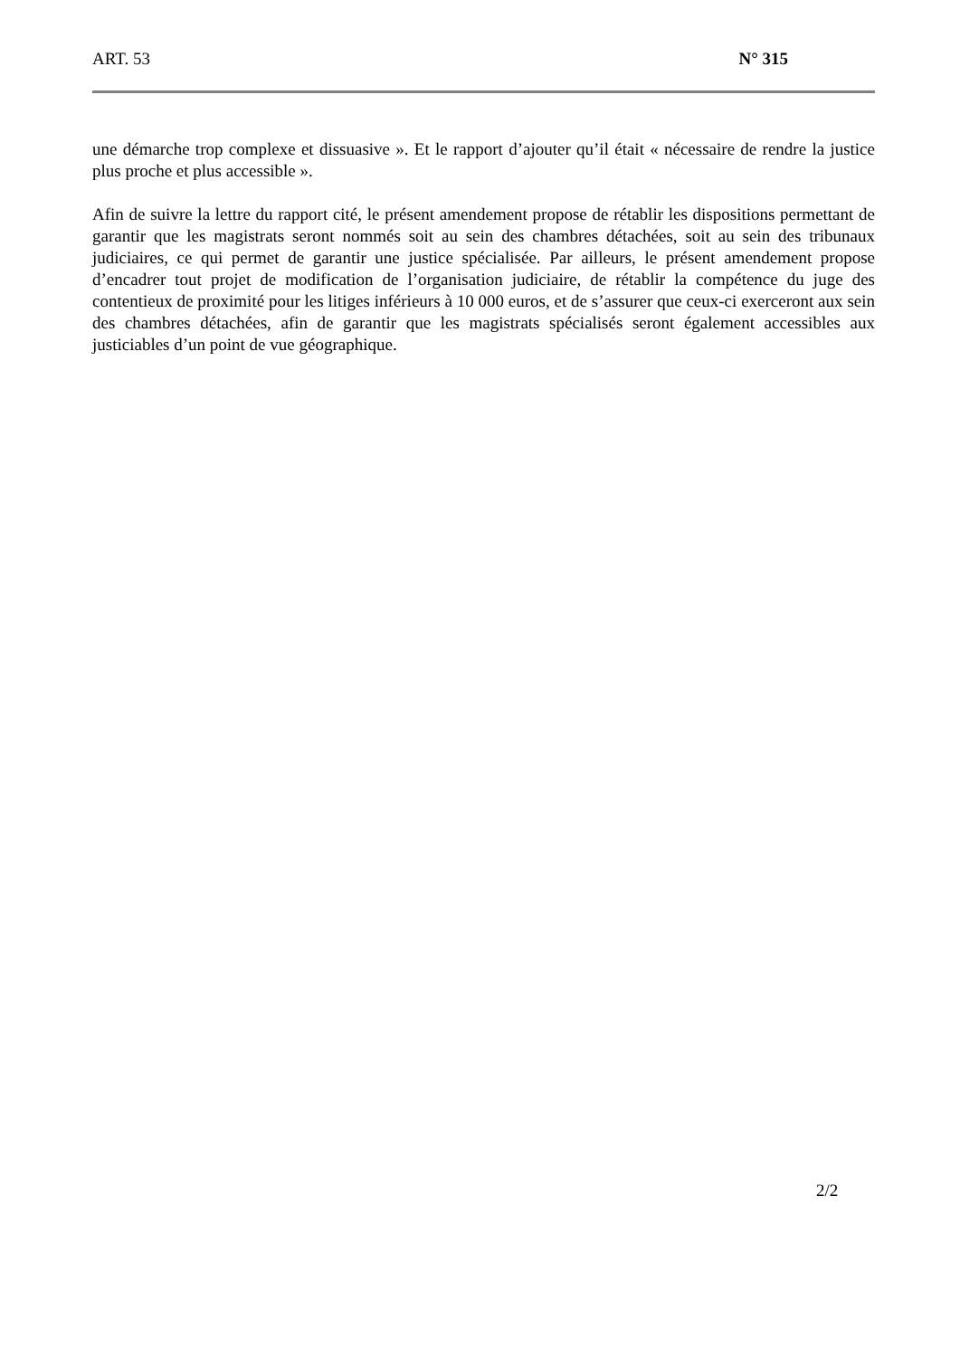ART. 53 N° 315
une démarche trop complexe et dissuasive ». Et le rapport d’ajouter qu’il était « nécessaire de rendre la justice plus proche et plus accessible ».
Afin de suivre la lettre du rapport cité, le présent amendement propose de rétablir les dispositions permettant de garantir que les magistrats seront nommés soit au sein des chambres détachées, soit au sein des tribunaux judiciaires, ce qui permet de garantir une justice spécialisée. Par ailleurs, le présent amendement propose d’encadrer tout projet de modification de l’organisation judiciaire, de rétablir la compétence du juge des contentieux de proximité pour les litiges inférieurs à 10 000 euros, et de s’assurer que ceux-ci exerceront aux sein des chambres détachées, afin de garantir que les magistrats spécialisés seront également accessibles aux justiciables d’un point de vue géographique.
2/2